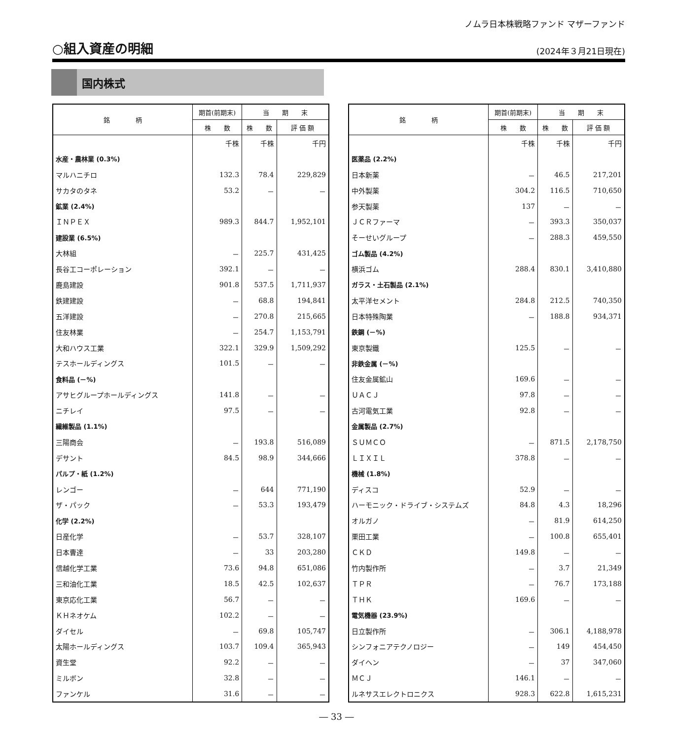ノムラ日本株戦略ファンド マザーファンド
○組入資産の明細
(2024年３月21日現在)
国内株式
| 銘 柄 | 期首(前期末) | 当 期 末 | |
| --- | --- | --- | --- |
| | 株 数 | 株 数 | 評 価 額 |
| | 千株 | 千株 | 千円 |
| 水産・農林業 (0.3%) | | | |
| マルハニチロ | 132.3 | 78.4 | 229,829 |
| サカタのタネ | 53.2 | － | － |
| 鉱業 (2.4%) | | | |
| ＩＮＰＥＸ | 989.3 | 844.7 | 1,952,101 |
| 建設業 (6.5%) | | | |
| 大林組 | － | 225.7 | 431,425 |
| 長谷工コーポレーション | 392.1 | － | － |
| 鹿島建設 | 901.8 | 537.5 | 1,711,937 |
| 鉄建建設 | － | 68.8 | 194,841 |
| 五洋建設 | － | 270.8 | 215,665 |
| 住友林業 | － | 254.7 | 1,153,791 |
| 大和ハウス工業 | 322.1 | 329.9 | 1,509,292 |
| テスホールディングス | 101.5 | － | － |
| 食料品 (－%) | | | |
| アサヒグループホールディングス | 141.8 | － | － |
| ニチレイ | 97.5 | － | － |
| 繊維製品 (1.1%) | | | |
| 三陽商会 | － | 193.8 | 516,089 |
| デサント | 84.5 | 98.9 | 344,666 |
| パルプ・紙 (1.2%) | | | |
| レンゴー | － | 644 | 771,190 |
| ザ・パック | － | 53.3 | 193,479 |
| 化学 (2.2%) | | | |
| 日産化学 | － | 53.7 | 328,107 |
| 日本曹達 | － | 33 | 203,280 |
| 信越化学工業 | 73.6 | 94.8 | 651,086 |
| 三和油化工業 | 18.5 | 42.5 | 102,637 |
| 東京応化工業 | 56.7 | － | － |
| ＫＨネオケム | 102.2 | － | － |
| ダイセル | － | 69.8 | 105,747 |
| 太陽ホールディングス | 103.7 | 109.4 | 365,943 |
| 資生堂 | 92.2 | － | － |
| ミルボン | 32.8 | － | － |
| ファンケル | 31.6 | － | － |
| 銘 柄 | 期首(前期末) | 当 期 末 | |
| --- | --- | --- | --- |
| | 株 数 | 株 数 | 評 価 額 |
| | 千株 | 千株 | 千円 |
| 医薬品 (2.2%) | | | |
| 日本新薬 | － | 46.5 | 217,201 |
| 中外製薬 | 304.2 | 116.5 | 710,650 |
| 参天製薬 | 137 | － | － |
| ＪＣＲファーマ | － | 393.3 | 350,037 |
| そーせいグループ | － | 288.3 | 459,550 |
| ゴム製品 (4.2%) | | | |
| 横浜ゴム | 288.4 | 830.1 | 3,410,880 |
| ガラス・土石製品 (2.1%) | | | |
| 太平洋セメント | 284.8 | 212.5 | 740,350 |
| 日本特殊陶業 | － | 188.8 | 934,371 |
| 鉄鋼 (－%) | | | |
| 東京製鐵 | 125.5 | － | － |
| 非鉄金属 (－%) | | | |
| 住友金属鉱山 | 169.6 | － | － |
| ＵＡＣＪ | 97.8 | － | － |
| 古河電気工業 | 92.8 | － | － |
| 金属製品 (2.7%) | | | |
| ＳＵＭＣＯ | － | 871.5 | 2,178,750 |
| ＬＩＸＩＬ | 378.8 | － | － |
| 機械 (1.8%) | | | |
| ディスコ | 52.9 | － | － |
| ハーモニック・ドライブ・システムズ | 84.8 | 4.3 | 18,296 |
| オルガノ | － | 81.9 | 614,250 |
| 栗田工業 | － | 100.8 | 655,401 |
| ＣＫＤ | 149.8 | － | － |
| 竹内製作所 | － | 3.7 | 21,349 |
| ＴＰＲ | － | 76.7 | 173,188 |
| ＴＨＫ | 169.6 | － | － |
| 電気機器 (23.9%) | | | |
| 日立製作所 | － | 306.1 | 4,188,978 |
| シンフォニアテクノロジー | － | 149 | 454,450 |
| ダイヘン | － | 37 | 347,060 |
| ＭＣＪ | 146.1 | － | － |
| ルネサスエレクトロニクス | 928.3 | 622.8 | 1,615,231 |
― 33 ―